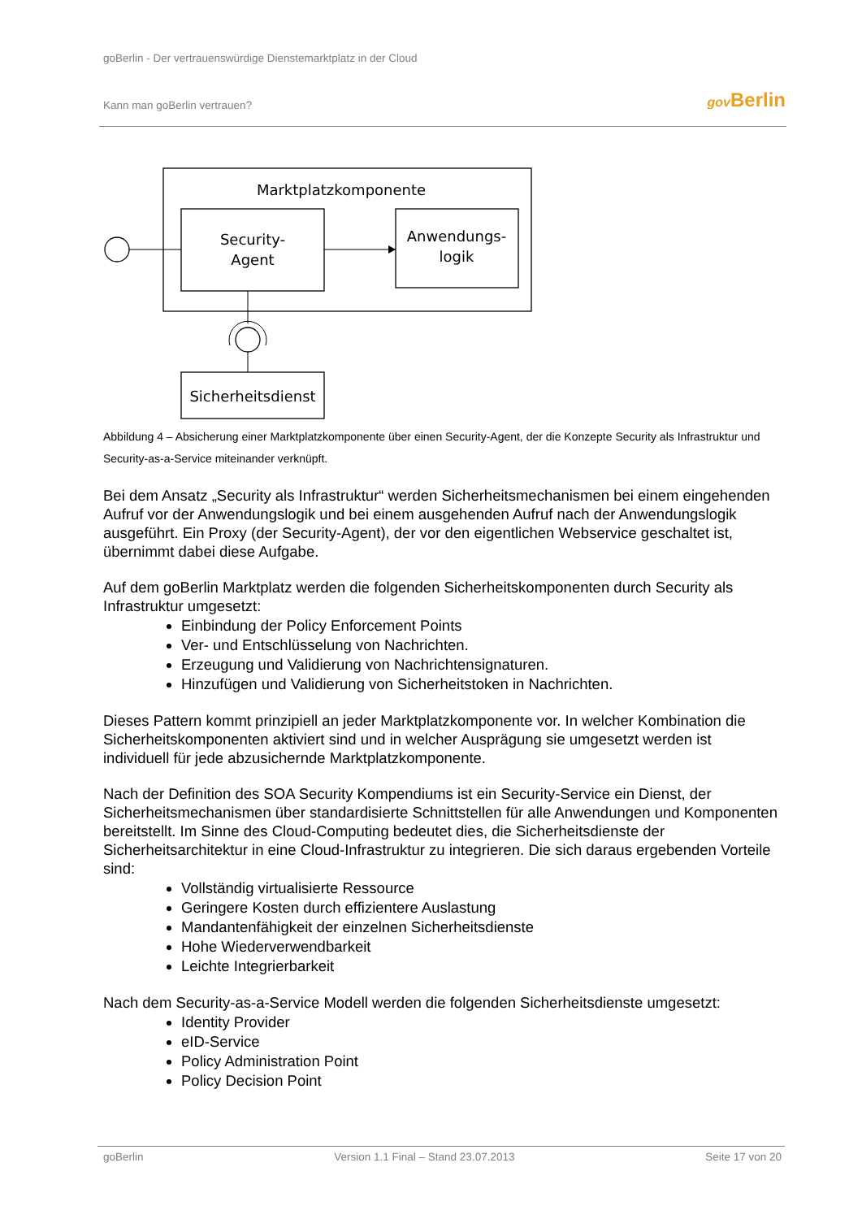goBerlin - Der vertrauenswürdige Dienstemarktplatz in der Cloud
Kann man goBerlin vertrauen? gov Berlin
Marktplatzkomponente
Security-
Agent
Anwendungs-
logik
Sicherheitsdienst
Abbildung 4 – Absicherung einer Marktplatzkomponente über einen Security-Agent, der die Konzepte Security als Infrastruktur und Security-as-a-Service miteinander verknüpft.
Bei dem Ansatz „Security als Infrastruktur“ werden Sicherheitsmechanismen bei einem eingehenden Aufruf vor der Anwendungslogik und bei einem ausgehenden Aufruf nach der Anwendungslogik ausgeführt. Ein Proxy (der Security-Agent), der vor den eigentlichen Webservice geschaltet ist, übernimmt dabei diese Aufgabe.
Auf dem goBerlin Marktplatz werden die folgenden Sicherheitskomponenten durch Security als Infrastruktur umgesetzt:
Einbindung der Policy Enforcement Points
Ver- und Entschlüsselung von Nachrichten.
Erzeugung und Validierung von Nachrichtensignaturen.
Hinzufügen und Validierung von Sicherheitstoken in Nachrichten.
Dieses Pattern kommt prinzipiell an jeder Marktplatzkomponente vor. In welcher Kombination die Sicherheitskomponenten aktiviert sind und in welcher Ausprägung sie umgesetzt werden ist individuell für jede abzusichernde Marktplatzkomponente.
Nach der Definition des SOA Security Kompendiums ist ein Security-Service ein Dienst, der Sicherheitsmechanismen über standardisierte Schnittstellen für alle Anwendungen und Komponenten bereitstellt. Im Sinne des Cloud-Computing bedeutet dies, die Sicherheitsdienste der Sicherheitsarchitektur in eine Cloud-Infrastruktur zu integrieren. Die sich daraus ergebenden Vorteile sind:
Vollständig virtualisierte Ressource
Geringere Kosten durch effizientere Auslastung
Mandantenfähigkeit der einzelnen Sicherheitsdienste
Hohe Wiederverwendbarkeit
Leichte Integrierbarkeit
Nach dem Security-as-a-Service Modell werden die folgenden Sicherheitsdienste umgesetzt:
Identity Provider
eID-Service
Policy Administration Point
Policy Decision Point
goBerlin Version 1.1 Final – Stand 23.07.2013 Seite 17 von 20